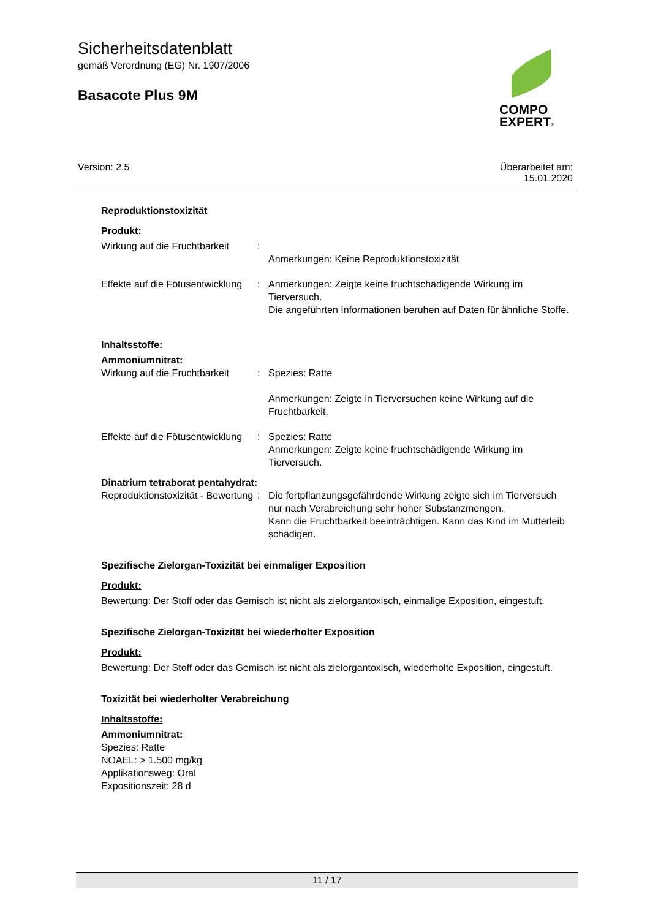Sicherheitsdatenblatt
gemäß Verordnung (EG) Nr. 1907/2006
Basacote Plus 9M
COMPO
EXPERT®
Version: 2.5
Überarbeitet am:
15.01.2020
Reproduktionstoxizität
Produkt:
Wirkung auf die Fruchtbarkeit
:
Anmerkungen: Keine Reproduktionstoxizität
Effekte auf die Fötusentwicklung
: Anmerkungen: Zeigte keine fruchtschädigende Wirkung im Tierversuch.
Die angeführten Informationen beruhen auf Daten für ähnliche Stoffe.
Inhaltsstoffe:
Ammoniumnitrat:
Wirkung auf die Fruchtbarkeit
: Spezies: Ratte
Anmerkungen: Zeigte in Tierversuchen keine Wirkung auf die Fruchtbarkeit.
Effekte auf die Fötusentwicklung
: Spezies: Ratte
Anmerkungen: Zeigte keine fruchtschädigende Wirkung im Tierversuch.
Dinatrium tetraborat pentahydrat:
Reproduktionstoxizität - Bewertung
: Die fortpflanzungsgefährdende Wirkung zeigte sich im Tierversuch nur nach Verabreichung sehr hoher Substanzmengen.
Kann die Fruchtbarkeit beeinträchtigen. Kann das Kind im Mutterleib schädigen.
Spezifische Zielorgan-Toxizität bei einmaliger Exposition
Produkt:
Bewertung: Der Stoff oder das Gemisch ist nicht als zielorgantoxisch, einmalige Exposition, eingestuft.
Spezifische Zielorgan-Toxizität bei wiederholter Exposition
Produkt:
Bewertung: Der Stoff oder das Gemisch ist nicht als zielorgantoxisch, wiederholte Exposition, eingestuft.
Toxizität bei wiederholter Verabreichung
Inhaltsstoffe:
Ammoniumnitrat:
Spezies: Ratte
NOAEL: > 1.500 mg/kg
Applikationsweg: Oral
Expositionszeit: 28 d
11 / 17